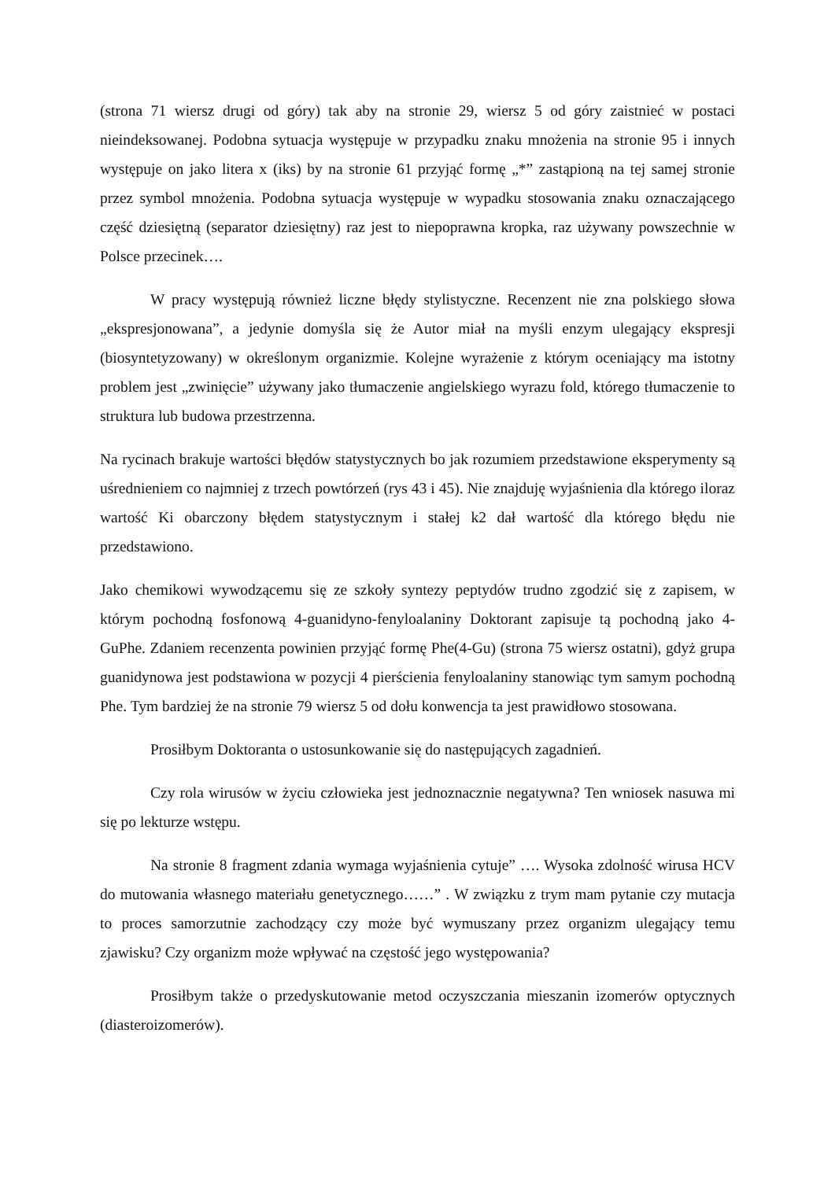(strona 71 wiersz drugi od góry) tak aby na stronie 29, wiersz 5 od góry zaistnieć w postaci nieindeksowanej. Podobna sytuacja występuje w przypadku znaku mnożenia na stronie 95 i innych występuje on jako litera x (iks) by na stronie 61 przyjąć formę „*” zastąpioną na tej samej stronie przez symbol mnożenia. Podobna sytuacja występuje w wypadku stosowania znaku oznaczającego część dziesiętną (separator dziesiętny) raz jest to niepoprawna kropka, raz używany powszechnie w Polsce przecinek….
W pracy występują również liczne błędy stylistyczne. Recenzent nie zna polskiego słowa „ekspresjonowana”, a jedynie domyśla się że Autor miał na myśli enzym ulegający ekspresji (biosyntetyzowany) w określonym organizmie. Kolejne wyrażenie z którym oceniający ma istotny problem jest „zwinięcie” używany jako tłumaczenie angielskiego wyrazu fold, którego tłumaczenie to struktura lub budowa przestrzenna.
Na rycinach brakuje wartości błędów statystycznych bo jak rozumiem przedstawione eksperymenty są uśrednieniem co najmniej z trzech powtórzeń (rys 43 i 45). Nie znajduję wyjaśnienia dla którego iloraz wartość Ki obarczony błędem statystycznym i stałej k2 dał wartość dla którego błędu nie przedstawiono.
Jako chemikowi wywodzącemu się ze szkoły syntezy peptydów trudno zgodzić się z zapisem, w którym pochodną fosfonową 4-guanidyno-fenyloalaniny Doktorant zapisuje tą pochodną jako 4-GuPhe. Zdaniem recenzenta powinien przyjąć formę Phe(4-Gu) (strona 75 wiersz ostatni), gdyż grupa guanidynowa jest podstawiona w pozycji 4 pierścienia fenyloalaniny stanowiąc tym samym pochodną Phe. Tym bardziej że na stronie 79 wiersz 5 od dołu konwencja ta jest prawidłowo stosowana.
Prosiłbym Doktoranta o ustosunkowanie się do następujących zagadnień.
Czy rola wirusów w życiu człowieka jest jednoznacznie negatywna? Ten wniosek nasuwa mi się po lekturze wstępu.
Na stronie 8 fragment zdania wymaga wyjaśnienia cytuje” …. Wysoka zdolność wirusa HCV do mutowania własnego materiału genetycznego……” . W związku z trym mam pytanie czy mutacja to proces samorzutnie zachodzący czy może być wymuszany przez organizm ulegający temu zjawisku? Czy organizm może wpływać na częstość jego występowania?
Prosiłbym także o przedyskutowanie metod oczyszczania mieszanin izomerów optycznych (diasteroizomerów).